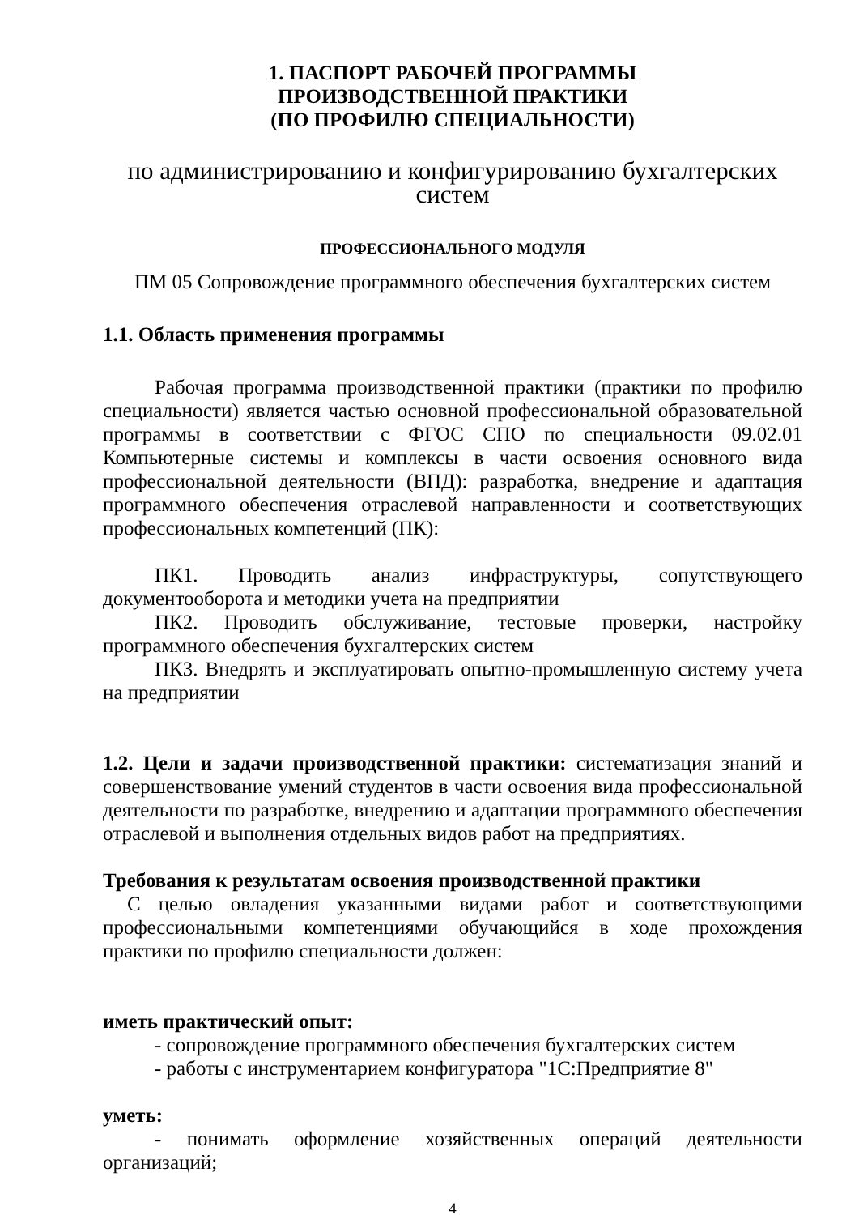1. ПАСПОРТ РАБОЧЕЙ ПРОГРАММЫ
ПРОИЗВОДСТВЕННОЙ ПРАКТИКИ
(ПО ПРОФИЛЮ СПЕЦИАЛЬНОСТИ)
по администрированию и конфигурированию бухгалтерских систем
ПРОФЕССИОНАЛЬНОГО МОДУЛЯ
ПМ 05 Сопровождение программного обеспечения бухгалтерских систем
1.1. Область применения программы
Рабочая программа производственной практики (практики по профилю специальности) является частью основной профессиональной образовательной программы в соответствии с ФГОС СПО по специальности 09.02.01 Компьютерные системы и комплексы в части освоения основного вида профессиональной деятельности (ВПД): разработка, внедрение и адаптация программного обеспечения отраслевой направленности и соответствующих профессиональных компетенций (ПК):
ПК1. Проводить анализ инфраструктуры, сопутствующего документооборота и методики учета на предприятии
ПК2. Проводить обслуживание, тестовые проверки, настройку программного обеспечения бухгалтерских систем
ПК3. Внедрять и эксплуатировать опытно-промышленную систему учета на предприятии
1.2. Цели и задачи производственной практики: систематизация знаний и совершенствование умений студентов в части освоения вида профессиональной деятельности по разработке, внедрению и адаптации программного обеспечения отраслевой и выполнения отдельных видов работ на предприятиях.
Требования к результатам освоения производственной практики
С целью овладения указанными видами работ и соответствующими профессиональными компетенциями обучающийся в ходе прохождения практики по профилю специальности должен:
иметь практический опыт:
- сопровождение программного обеспечения бухгалтерских систем
- работы с инструментарием конфигуратора "1С:Предприятие 8"
уметь:
- понимать оформление хозяйственных операций деятельности организаций;
4